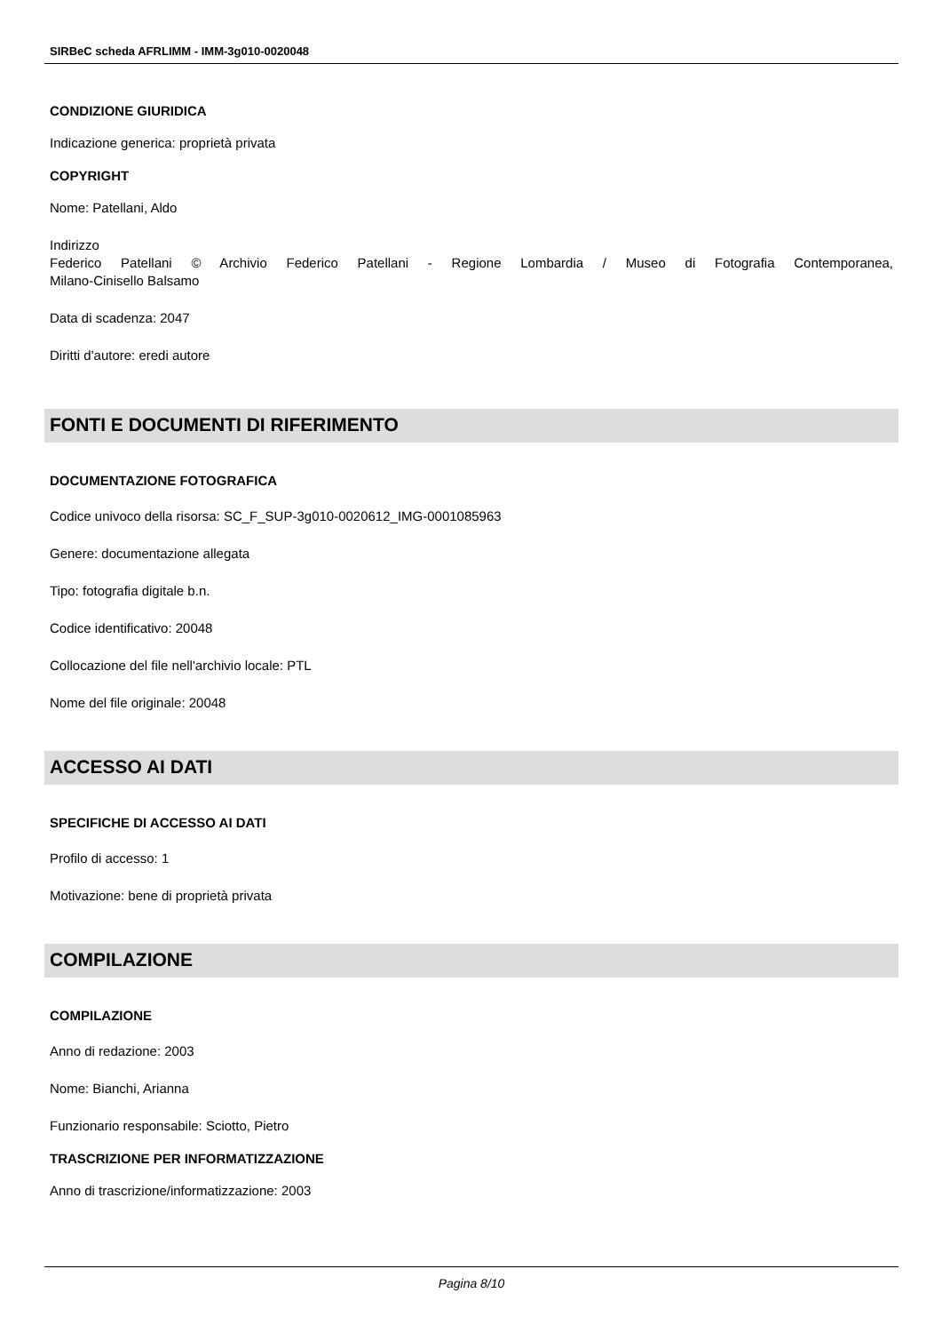SIRBeC scheda AFRLIMM - IMM-3g010-0020048
CONDIZIONE GIURIDICA
Indicazione generica: proprietà privata
COPYRIGHT
Nome: Patellani, Aldo
Indirizzo
Federico Patellani © Archivio Federico Patellani - Regione Lombardia / Museo di Fotografia Contemporanea,
Milano-Cinisello Balsamo
Data di scadenza: 2047
Diritti d'autore: eredi autore
FONTI E DOCUMENTI DI RIFERIMENTO
DOCUMENTAZIONE FOTOGRAFICA
Codice univoco della risorsa: SC_F_SUP-3g010-0020612_IMG-0001085963
Genere: documentazione allegata
Tipo: fotografia digitale b.n.
Codice identificativo: 20048
Collocazione del file nell'archivio locale: PTL
Nome del file originale: 20048
ACCESSO AI DATI
SPECIFICHE DI ACCESSO AI DATI
Profilo di accesso: 1
Motivazione: bene di proprietà privata
COMPILAZIONE
COMPILAZIONE
Anno di redazione: 2003
Nome: Bianchi, Arianna
Funzionario responsabile: Sciotto, Pietro
TRASCRIZIONE PER INFORMATIZZAZIONE
Anno di trascrizione/informatizzazione: 2003
Pagina 8/10